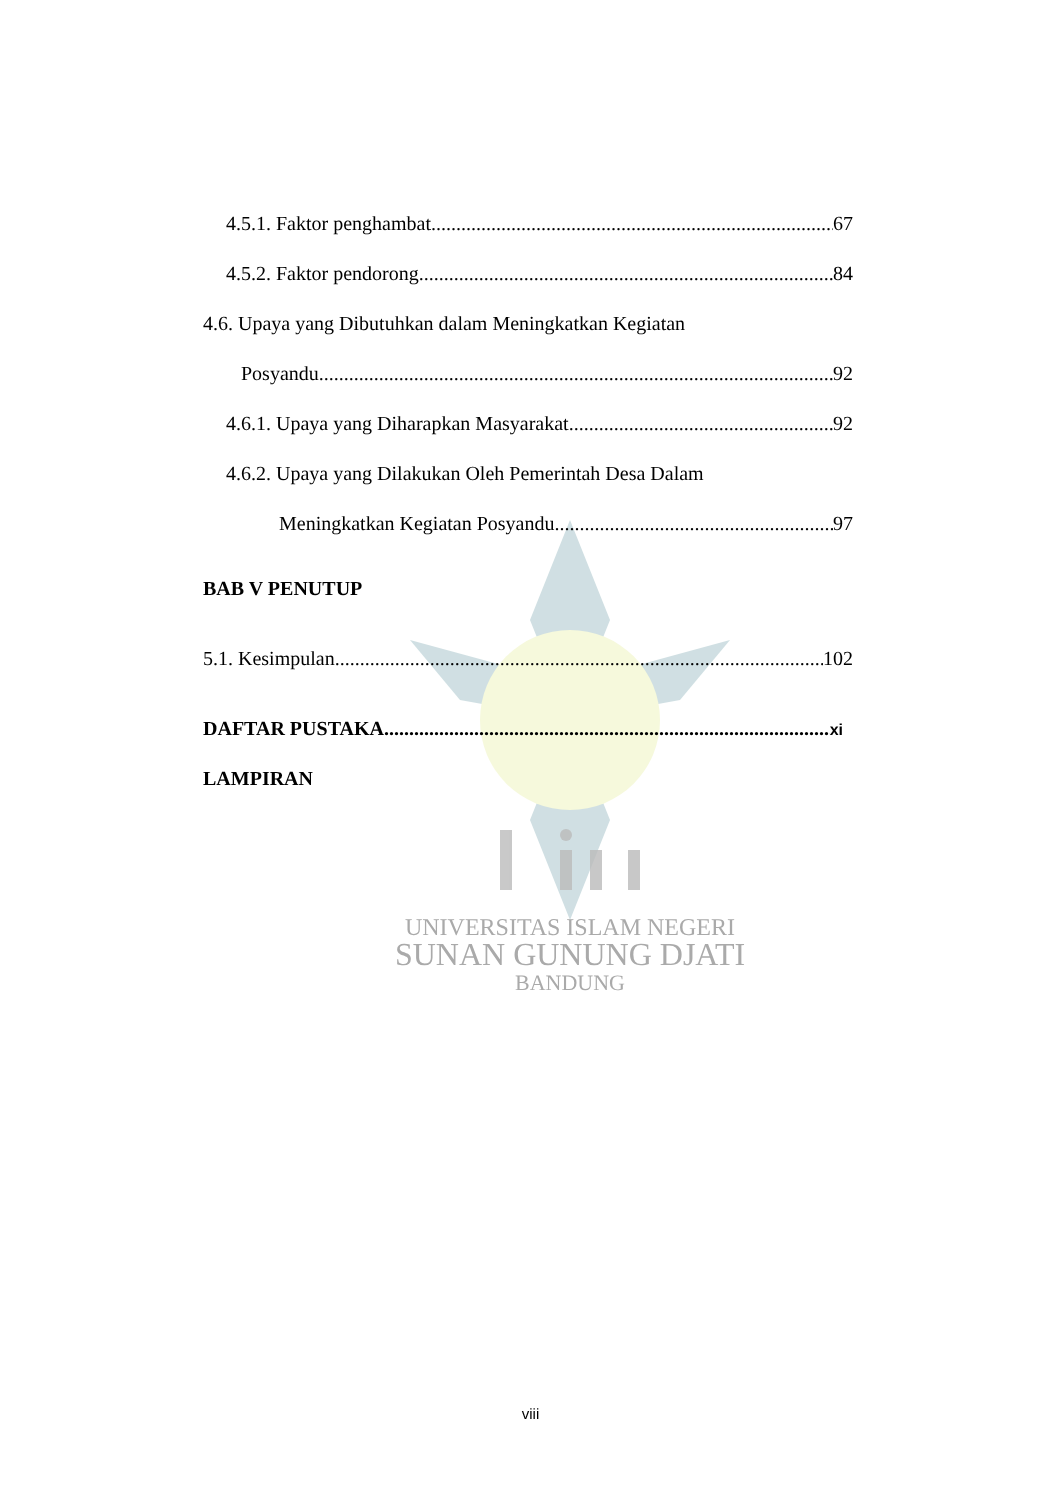UNIVERSITAS ISLAM NEGERI
SUNAN GUNUNG DJATI
BANDUNG
4.5.1. Faktor penghambat 67
4.5.2. Faktor pendorong 84
4.6. Upaya yang Dibutuhkan dalam Meningkatkan Kegiatan
Posyandu 92
4.6.1. Upaya yang Diharapkan Masyarakat 92
4.6.2. Upaya yang Dilakukan Oleh Pemerintah Desa Dalam
Meningkatkan Kegiatan Posyandu 97
BAB V PENUTUP
5.1. Kesimpulan 102
DAFTAR PUSTAKA xi
LAMPIRAN
viii